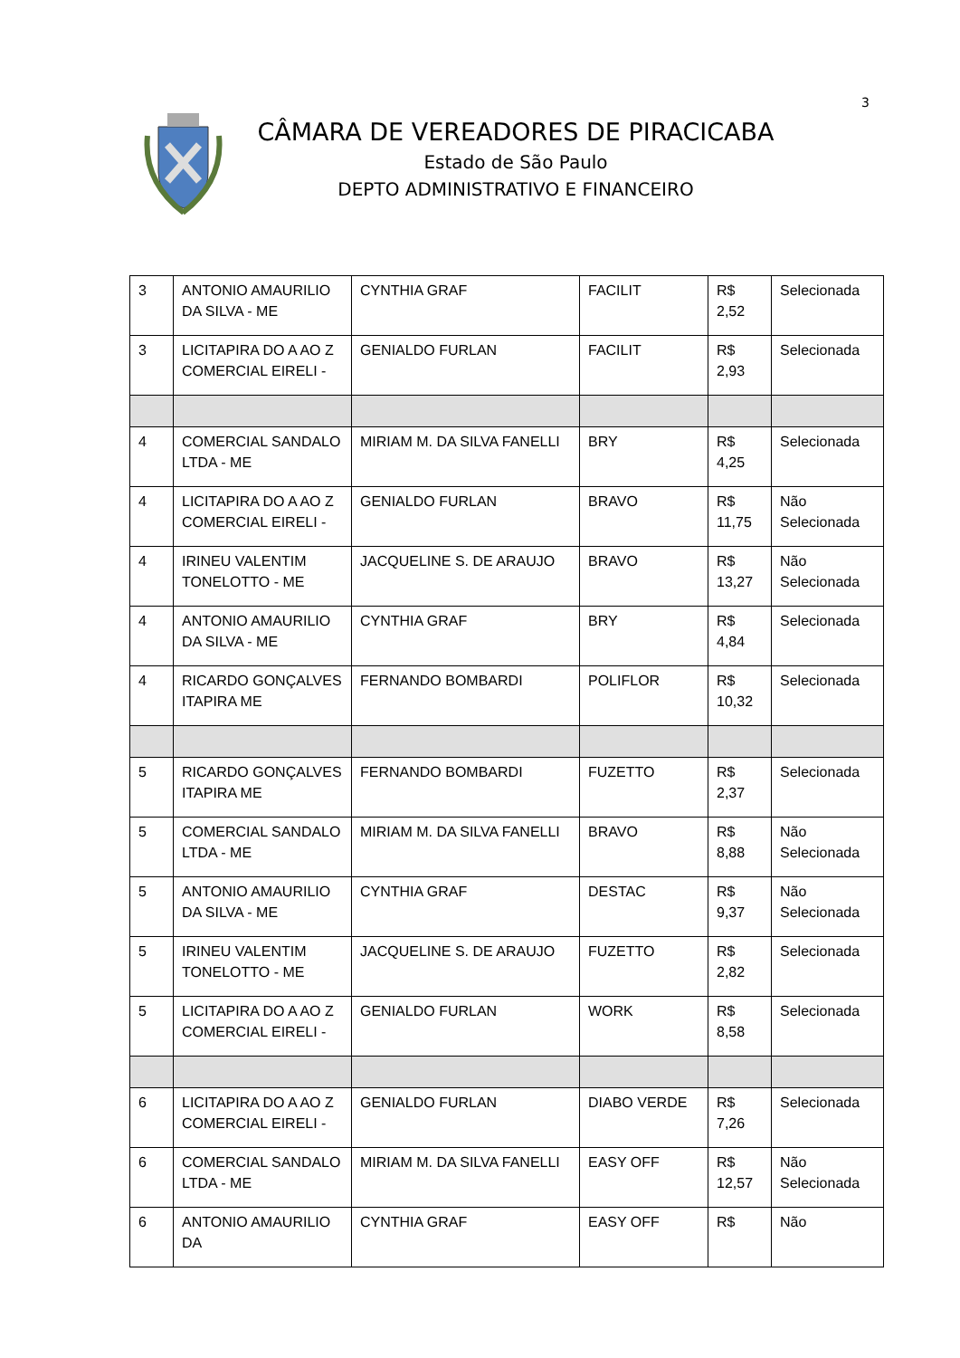3
CÂMARA DE VEREADORES DE PIRACICABA
Estado de São Paulo
DEPTO ADMINISTRATIVO E FINANCEIRO
| 3 | ANTONIO AMAURILIO DA SILVA - ME | CYNTHIA GRAF | FACILIT | R$ 2,52 | Selecionada |
| 3 | LICITAPIRA DO A AO Z COMERCIAL EIRELI - | GENIALDO FURLAN | FACILIT | R$ 2,93 | Selecionada |
| 4 | COMERCIAL SANDALO LTDA - ME | MIRIAM M. DA SILVA FANELLI | BRY | R$ 4,25 | Selecionada |
| 4 | LICITAPIRA DO A AO Z COMERCIAL EIRELI - | GENIALDO FURLAN | BRAVO | R$ 11,75 | Não Selecionada |
| 4 | IRINEU VALENTIM TONELOTTO - ME | JACQUELINE S. DE ARAUJO | BRAVO | R$ 13,27 | Não Selecionada |
| 4 | ANTONIO AMAURILIO DA SILVA - ME | CYNTHIA GRAF | BRY | R$ 4,84 | Selecionada |
| 4 | RICARDO GONÇALVES ITAPIRA ME | FERNANDO BOMBARDI | POLIFLOR | R$ 10,32 | Selecionada |
| 5 | RICARDO GONÇALVES ITAPIRA ME | FERNANDO BOMBARDI | FUZETTO | R$ 2,37 | Selecionada |
| 5 | COMERCIAL SANDALO LTDA - ME | MIRIAM M. DA SILVA FANELLI | BRAVO | R$ 8,88 | Não Selecionada |
| 5 | ANTONIO AMAURILIO DA SILVA - ME | CYNTHIA GRAF | DESTAC | R$ 9,37 | Não Selecionada |
| 5 | IRINEU VALENTIM TONELOTTO - ME | JACQUELINE S. DE ARAUJO | FUZETTO | R$ 2,82 | Selecionada |
| 5 | LICITAPIRA DO A AO Z COMERCIAL EIRELI - | GENIALDO FURLAN | WORK | R$ 8,58 | Selecionada |
| 6 | LICITAPIRA DO A AO Z COMERCIAL EIRELI - | GENIALDO FURLAN | DIABO VERDE | R$ 7,26 | Selecionada |
| 6 | COMERCIAL SANDALO LTDA - ME | MIRIAM M. DA SILVA FANELLI | EASY OFF | R$ 12,57 | Não Selecionada |
| 6 | ANTONIO AMAURILIO DA | CYNTHIA GRAF | EASY OFF | R$ | Não |